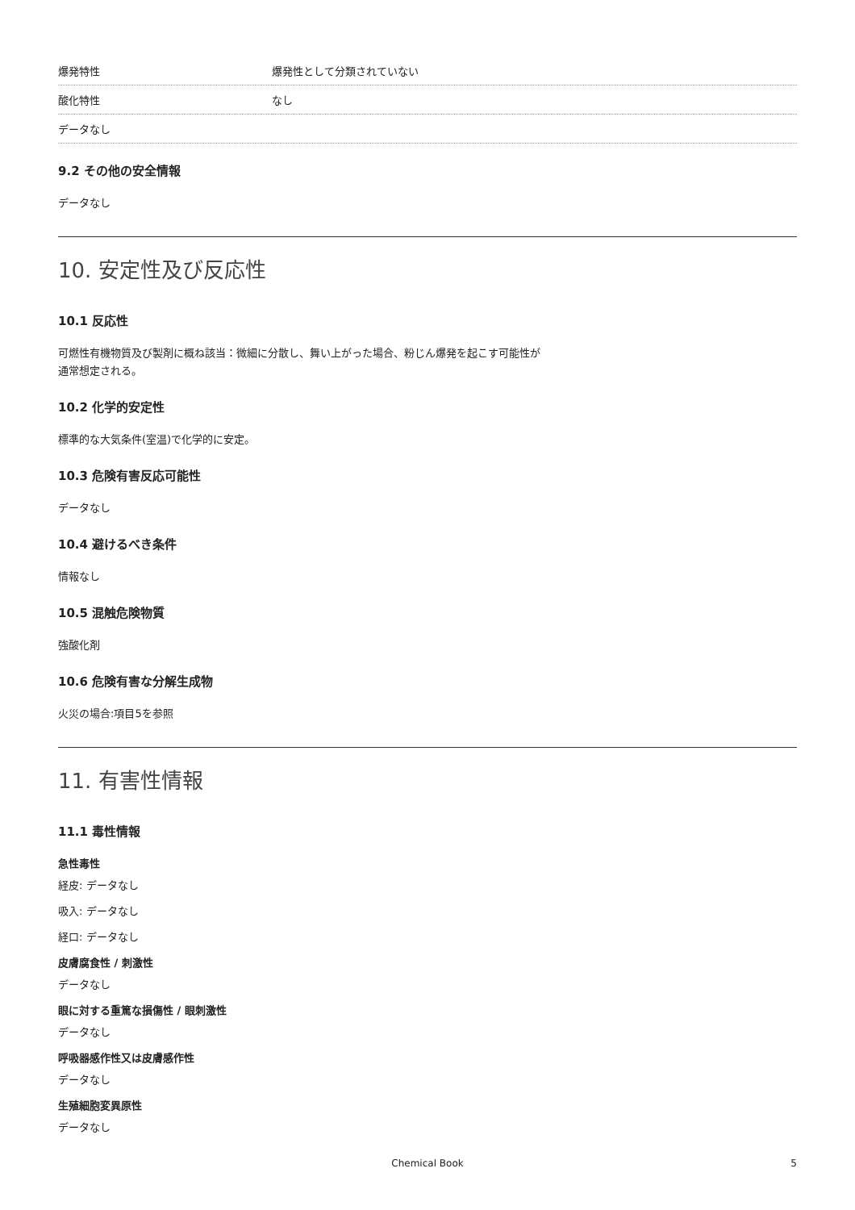| 爆発特性 | 爆発性として分類されていない |
| 酸化特性 | なし |
| データなし | |
9.2 その他の安全情報
データなし
10. 安定性及び反応性
10.1 反応性
可燃性有機物質及び製剤に概ね該当：微細に分散し、舞い上がった場合、粉じん爆発を起こす可能性が
通常想定される。
10.2 化学的安定性
標準的な大気条件(室温)で化学的に安定。
10.3 危険有害反応可能性
データなし
10.4 避けるべき条件
情報なし
10.5 混触危険物質
強酸化剤
10.6 危険有害な分解生成物
火災の場合:項目5を参照
11. 有害性情報
11.1 毒性情報
急性毒性
経皮: データなし
吸入: データなし
経口: データなし
皮膚腐食性 / 刺激性
データなし
眼に対する重篤な損傷性 / 眼刺激性
データなし
呼吸器感作性又は皮膚感作性
データなし
生殖細胞変異原性
データなし
Chemical Book 5